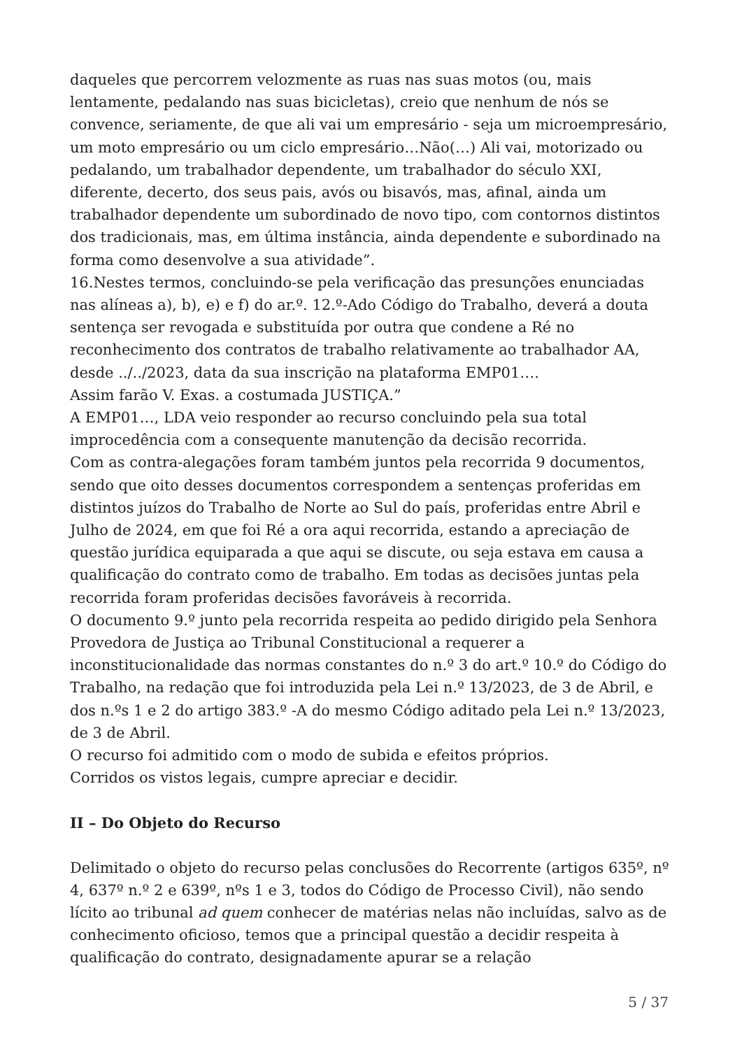daqueles que percorrem velozmente as ruas nas suas motos (ou, mais lentamente, pedalando nas suas bicicletas), creio que nenhum de nós se convence, seriamente, de que ali vai um empresário - seja um microempresário, um moto empresário ou um ciclo empresário…Não(…) Ali vai, motorizado ou pedalando, um trabalhador dependente, um trabalhador do século XXI, diferente, decerto, dos seus pais, avós ou bisavós, mas, afinal, ainda um trabalhador dependente um subordinado de novo tipo, com contornos distintos dos tradicionais, mas, em última instância, ainda dependente e subordinado na forma como desenvolve a sua atividade”.
16.Nestes termos, concluindo-se pela verificação das presunções enunciadas nas alíneas a), b), e) e f) do ar.º. 12.º-Ado Código do Trabalho, deverá a douta sentença ser revogada e substituída por outra que condene a Ré no reconhecimento dos contratos de trabalho relativamente ao trabalhador AA, desde ../../2023, data da sua inscrição na plataforma EMP01….
Assim farão V. Exas. a costumada JUSTIÇA.”
A EMP01…, LDA veio responder ao recurso concluindo pela sua total improcedência com a consequente manutenção da decisão recorrida.
Com as contra-alegações foram também juntos pela recorrida 9 documentos, sendo que oito desses documentos correspondem a sentenças proferidas em distintos juízos do Trabalho de Norte ao Sul do país, proferidas entre Abril e Julho de 2024, em que foi Ré a ora aqui recorrida, estando a apreciação de questão jurídica equiparada a que aqui se discute, ou seja estava em causa a qualificação do contrato como de trabalho. Em todas as decisões juntas pela recorrida foram proferidas decisões favoráveis à recorrida.
O documento 9.º junto pela recorrida respeita ao pedido dirigido pela Senhora Provedora de Justiça ao Tribunal Constitucional a requerer a inconstitucionalidade das normas constantes do n.º 3 do art.º 10.º do Código do Trabalho, na redação que foi introduzida pela Lei n.º 13/2023, de 3 de Abril, e dos n.ºs 1 e 2 do artigo 383.º -A do mesmo Código aditado pela Lei n.º 13/2023, de 3 de Abril.
O recurso foi admitido com o modo de subida e efeitos próprios.
Corridos os vistos legais, cumpre apreciar e decidir.
II – Do Objeto do Recurso
Delimitado o objeto do recurso pelas conclusões do Recorrente (artigos 635º, nº 4, 637º n.º 2 e 639º, nºs 1 e 3, todos do Código de Processo Civil), não sendo lícito ao tribunal ad quem conhecer de matérias nelas não incluídas, salvo as de conhecimento oficioso, temos que a principal questão a decidir respeita à qualificação do contrato, designadamente apurar se a relação
5 / 37